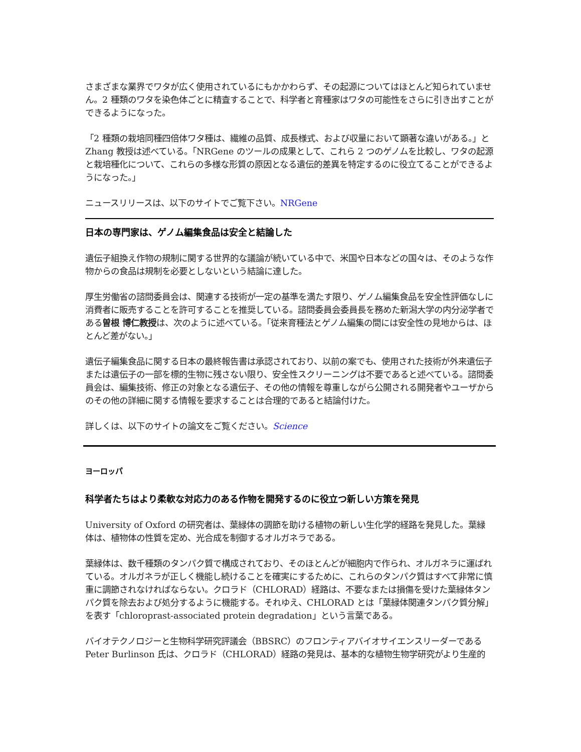さまざまな業界でワタが広く使用されているにもかかわらず、その起源についてはほとんど知られていません。2 種類のワタを染色体ごとに精査することで、科学者と育種家はワタの可能性をさらに引き出すことができるようになった。
「2 種類の栽培同種四倍体ワタ種は、繊維の品質、成長様式、および収量において顕著な違いがある。」と Zhang 教授は述べている。「NRGene のツールの成果として、これら 2 つのゲノムを比較し、ワタの起源と栽培種化について、これらの多様な形質の原因となる遺伝的差異を特定するのに役立てることができるようになった。」
ニュースリリースは、以下のサイトでご覧下さい。NRGene
日本の専門家は、ゲノム編集食品は安全と結論した
遺伝子組換え作物の規制に関する世界的な議論が続いている中で、米国や日本などの国々は、そのような作物からの食品は規制を必要としないという結論に達した。
厚生労働省の諮問委員会は、関連する技術が一定の基準を満たす限り、ゲノム編集食品を安全性評価なしに消費者に販売することを許可することを推奨している。諮問委員会委員長を務めた新潟大学の内分泌学者である曽根 博仁教授は、次のように述べている。「従来育種法とゲノム編集の間には安全性の見地からは、ほとんど差がない。」
遺伝子編集食品に関する日本の最終報告書は承認されており、以前の案でも、使用された技術が外来遺伝子または遺伝子の一部を標的生物に残さない限り、安全性スクリーニングは不要であると述べている。諮問委員会は、編集技術、修正の対象となる遺伝子、その他の情報を尊重しながら公開される開発者やユーザからのその他の詳細に関する情報を要求することは合理的であると結論付けた。
詳しくは、以下のサイトの論文をご覧ください。Science
ヨーロッパ
科学者たちはより柔軟な対応力のある作物を開発するのに役立つ新しい方策を発見
University of Oxford の研究者は、葉緑体の調節を助ける植物の新しい生化学的経路を発見した。葉緑体は、植物体の性質を定め、光合成を制御するオルガネラである。
葉緑体は、数千種類のタンパク質で構成されており、そのほとんどが細胞内で作られ、オルガネラに運ばれている。オルガネラが正しく機能し続けることを確実にするために、これらのタンパク質はすべて非常に慎重に調節されなければならない。クロラド（CHLORAD）経路は、不要なまたは損傷を受けた葉緑体タンパク質を除去および処分するように機能する。それゆえ、CHLORAD とは「葉緑体関連タンパク質分解」を表す「chloroprast-associated protein degradation」という言葉である。
バイオテクノロジーと生物科学研究評議会（BBSRC）のフロンティアバイオサイエンスリーダーである Peter Burlinson 氏は、クロラド（CHLORAD）経路の発見は、基本的な植物生物学研究がより生産的